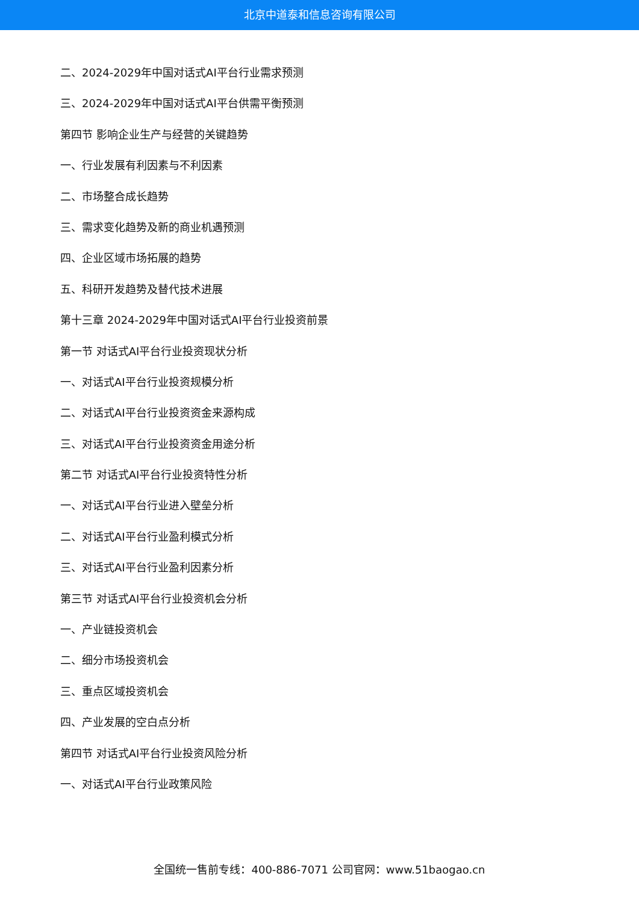北京中道泰和信息咨询有限公司
二、2024-2029年中国对话式AI平台行业需求预测
三、2024-2029年中国对话式AI平台供需平衡预测
第四节 影响企业生产与经营的关键趋势
一、行业发展有利因素与不利因素
二、市场整合成长趋势
三、需求变化趋势及新的商业机遇预测
四、企业区域市场拓展的趋势
五、科研开发趋势及替代技术进展
第十三章 2024-2029年中国对话式AI平台行业投资前景
第一节 对话式AI平台行业投资现状分析
一、对话式AI平台行业投资规模分析
二、对话式AI平台行业投资资金来源构成
三、对话式AI平台行业投资资金用途分析
第二节 对话式AI平台行业投资特性分析
一、对话式AI平台行业进入壁垒分析
二、对话式AI平台行业盈利模式分析
三、对话式AI平台行业盈利因素分析
第三节 对话式AI平台行业投资机会分析
一、产业链投资机会
二、细分市场投资机会
三、重点区域投资机会
四、产业发展的空白点分析
第四节 对话式AI平台行业投资风险分析
一、对话式AI平台行业政策风险
全国统一售前专线：400-886-7071 公司官网：www.51baogao.cn